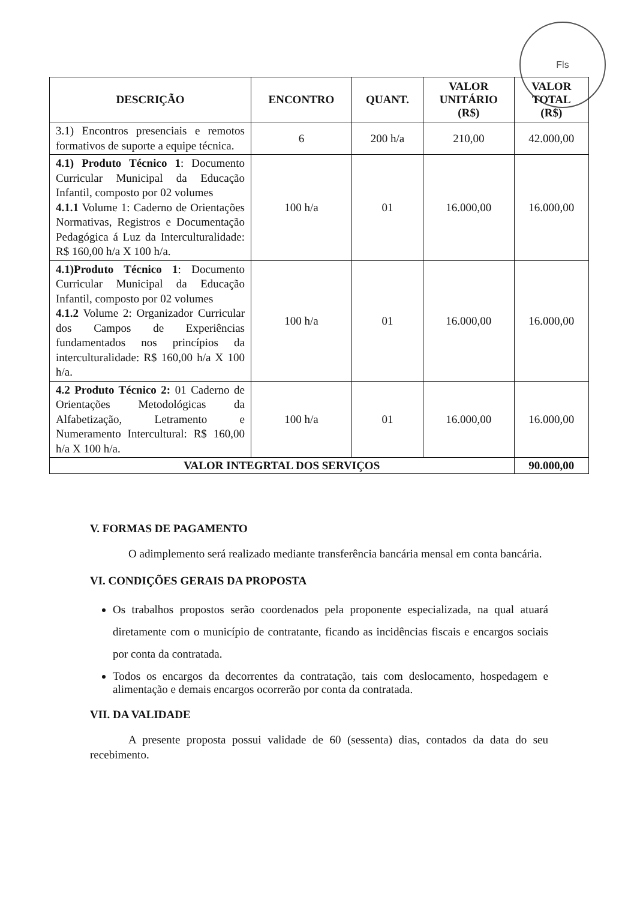Fls
| DESCRIÇÃO | ENCONTRO | QUANT. | VALOR UNITÁRIO (R$) | VALOR TOTAL (R$) |
| --- | --- | --- | --- | --- |
| 3.1) Encontros presenciais e remotos formativos de suporte a equipe técnica. | 6 | 200 h/a | 210,00 | 42.000,00 |
| 4.1) Produto Técnico 1 : Documento Curricular Municipal da Educação Infantil, composto por 02 volumes 4.1.1 Volume 1: Caderno de Orientações Normativas, Registros e Documentação Pedagógica á Luz da Interculturalidade: R$ 160,00 h/a X 100 h/a. | 100 h/a | 01 | 16.000,00 | 16.000,00 |
| 4.1)Produto Técnico 1 : Documento Curricular Municipal da Educação Infantil, composto por 02 volumes 4.1.2 Volume 2: Organizador Curricular dos Campos de Experiências fundamentados nos princípios da interculturalidade: R$ 160,00 h/a X 100 h/a. | 100 h/a | 01 | 16.000,00 | 16.000,00 |
| 4.2 Produto Técnico 2: 01 Caderno de Orientações Metodológicas da Alfabetização, Letramento e Numeramento Intercultural: R$ 160,00 h/a X 100 h/a. | 100 h/a | 01 | 16.000,00 | 16.000,00 |
| VALOR INTEGRTAL DOS SERVIÇOS | | | | 90.000,00 |
V. FORMAS DE PAGAMENTO
O adimplemento será realizado mediante transferência bancária mensal em conta bancária.
VI. CONDIÇÕES GERAIS DA PROPOSTA
Os trabalhos propostos serão coordenados pela proponente especializada, na qual atuará diretamente com o município de contratante, ficando as incidências fiscais e encargos sociais por conta da contratada.
Todos os encargos da decorrentes da contratação, tais com deslocamento, hospedagem e alimentação e demais encargos ocorrerão por conta da contratada.
VII. DA VALIDADE
A presente proposta possui validade de 60 (sessenta) dias, contados da data do seu recebimento.